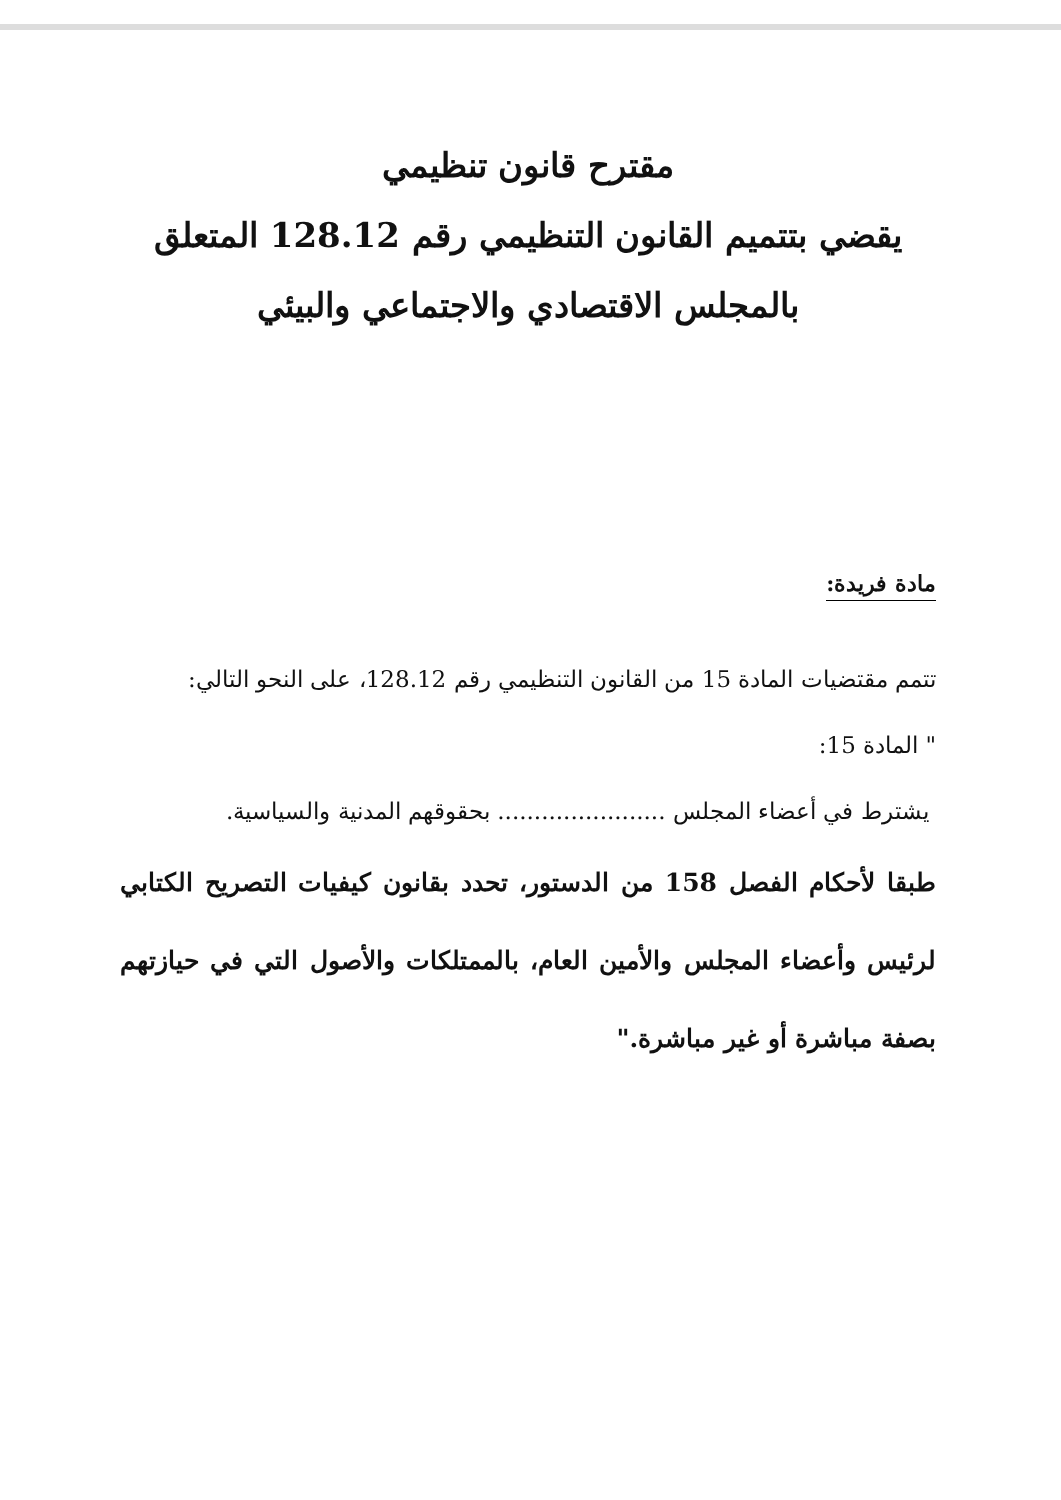مقترح قانون تنظيمي
يقضي بتتميم القانون التنظيمي رقم 128.12 المتعلق
بالمجلس الاقتصادي والاجتماعي والبيئي
مادة فريدة:
تتمم مقتضيات المادة 15 من القانون التنظيمي رقم 128.12، على النحو التالي:
" المادة 15:
يشترط في أعضاء المجلس ....................... بحقوقهم المدنية والسياسية.
طبقا لأحكام الفصل 158 من الدستور، تحدد بقانون كيفيات التصريح الكتابي لرئيس وأعضاء المجلس والأمين العام، بالممتلكات والأصول التي في حيازتهم بصفة مباشرة أو غير مباشرة."